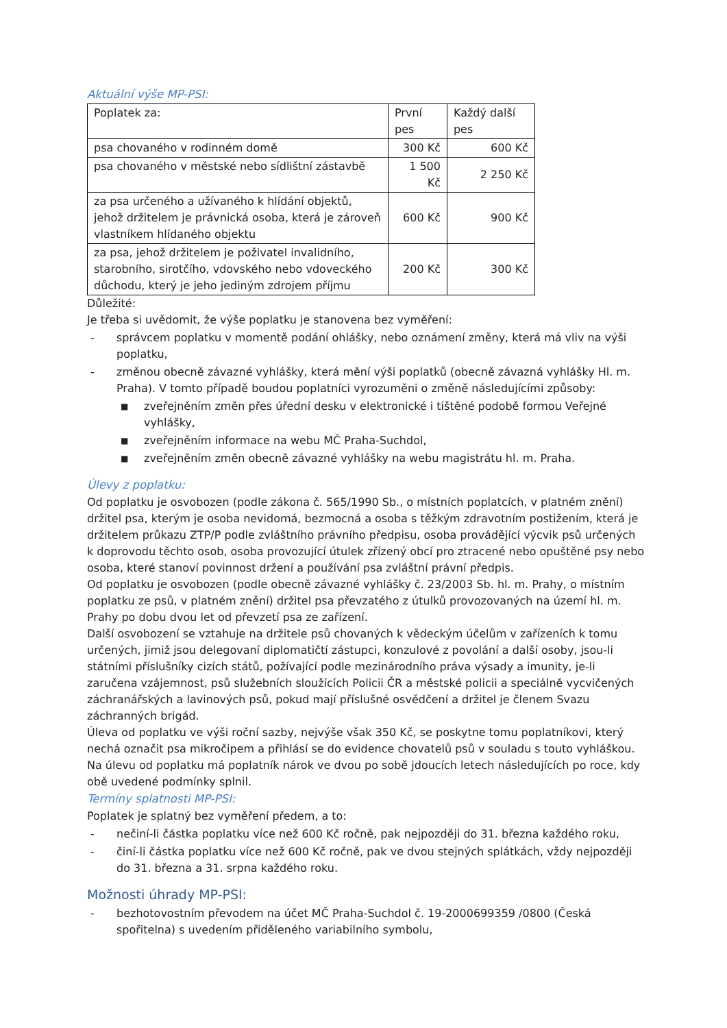Aktuální výše MP-PSI:
| Poplatek za: | První pes | Každý další pes |
| psa chovaného v rodinném domě | 300 Kč | 600 Kč |
| psa chovaného v městské nebo sídlištní zástavbě | 1 500 Kč | 2 250 Kč |
| za psa určeného a užívaného k hlídání objektů, jehož držitelem je právnická osoba, která je zároveň vlastníkem hlídaného objektu | 600 Kč | 900 Kč |
| za psa, jehož držitelem je poživatel invalidního, starobního, sirotčího, vdovského nebo vdoveckého důchodu, který je jeho jediným zdrojem příjmu | 200 Kč | 300 Kč |
Důležité:
Je třeba si uvědomit, že výše poplatku je stanovena bez vyměření:
- správcem poplatku v momentě podání ohlášky, nebo oznámení změny, která má vliv na výši poplatku,
- změnou obecně závazné vyhlášky, která mění výši poplatků (obecně závazná vyhlášky Hl. m. Praha). V tomto případě boudou poplatníci vyrozuměni o změně následujícími způsoby:
■ zveřejněním změn přes úřední desku v elektronické i tištěné podobě formou Veřejné vyhlášky,
■ zveřejněním informace na webu MČ Praha-Suchdol,
■ zveřejněním změn obecně závazné vyhlášky na webu magistrátu hl. m. Praha.
Úlevy z poplatku:
Od poplatku je osvobozen (podle zákona č. 565/1990 Sb., o místních poplatcích, v platném znění) držitel psa, kterým je osoba nevidomá, bezmocná a osoba s těžkým zdravotním postižením, která je držitelem průkazu ZTP/P podle zvláštního právního předpisu, osoba provádějící výcvik psů určených k doprovodu těchto osob, osoba provozující útulek zřízený obcí pro ztracené nebo opuštěné psy nebo osoba, které stanoví povinnost držení a používání psa zvláštní právní předpis.
Od poplatku je osvobozen (podle obecně závazné vyhlášky č. 23/2003 Sb. hl. m. Prahy, o místním poplatku ze psů, v platném znění) držitel psa převzatého z útulků provozovaných na území hl. m. Prahy po dobu dvou let od převzetí psa ze zařízení.
Další osvobození se vztahuje na držitele psů chovaných k vědeckým účelům v zařízeních k tomu určených, jimiž jsou delegovaní diplomatičtí zástupci, konzulové z povolání a další osoby, jsou-li státními příslušníky cizích států, požívající podle mezinárodního práva výsady a imunity, je-li zaručena vzájemnost, psů služebních sloužících Policii ČR a městské policii a speciálně vycvičených záchranářských a lavinových psů, pokud mají příslušné osvědčení a držitel je členem Svazu záchranných brigád.
Úleva od poplatku ve výši roční sazby, nejvýše však 350 Kč, se poskytne tomu poplatníkovi, který nechá označit psa mikročipem a přihlásí se do evidence chovatelů psů v souladu s touto vyhláškou. Na úlevu od poplatku má poplatník nárok ve dvou po sobě jdoucích letech následujících po roce, kdy obě uvedené podmínky splnil.
Termíny splatnosti MP-PSI:
Poplatek je splatný bez vyměření předem, a to:
- nečiní-li částka poplatku více než 600 Kč ročně, pak nejpozději do 31. března každého roku,
- činí-li částka poplatku více než 600 Kč ročně, pak ve dvou stejných splátkách, vždy nejpozději do 31. března a 31. srpna každého roku.
Možnosti úhrady MP-PSI:
- bezhotovostním převodem na účet MČ Praha-Suchdol č. 19-2000699359 /0800 (Česká spořitelna) s uvedením přiděleného variabilního symbolu,